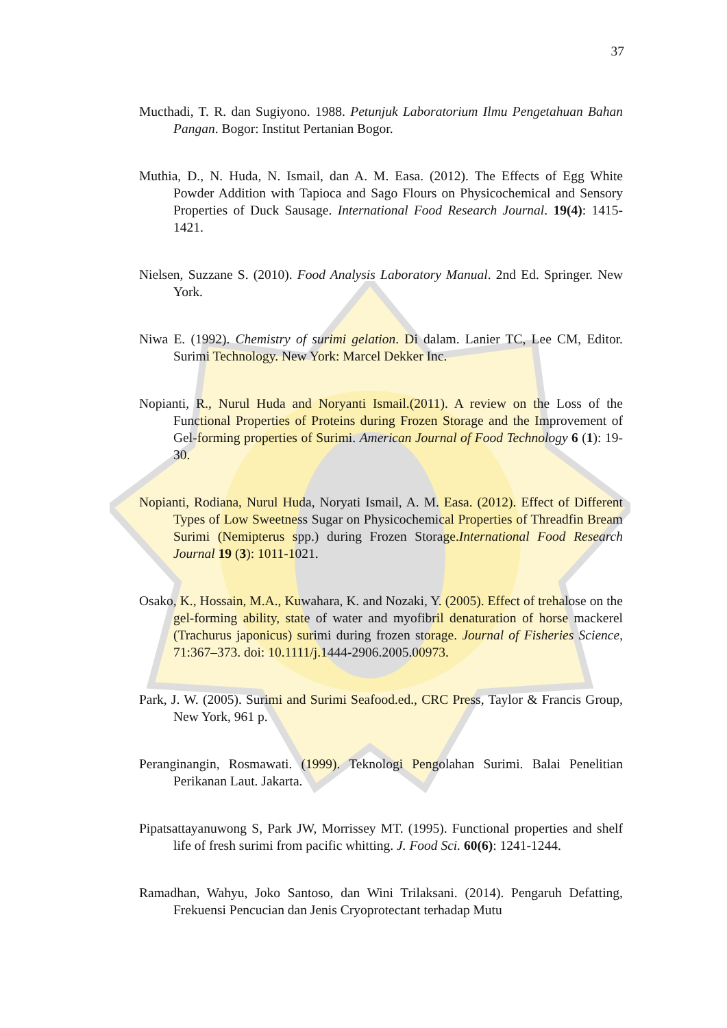37
Mucthadi, T. R. dan Sugiyono. 1988. Petunjuk Laboratorium Ilmu Pengetahuan Bahan Pangan. Bogor: Institut Pertanian Bogor.
Muthia, D., N. Huda, N. Ismail, dan A. M. Easa. (2012). The Effects of Egg White Powder Addition with Tapioca and Sago Flours on Physicochemical and Sensory Properties of Duck Sausage. International Food Research Journal. 19(4): 1415-1421.
Nielsen, Suzzane S. (2010). Food Analysis Laboratory Manual. 2nd Ed. Springer. New York.
Niwa E. (1992). Chemistry of surimi gelation. Di dalam. Lanier TC, Lee CM, Editor. Surimi Technology. New York: Marcel Dekker Inc.
Nopianti, R., Nurul Huda and Noryanti Ismail.(2011). A review on the Loss of the Functional Properties of Proteins during Frozen Storage and the Improvement of Gel-forming properties of Surimi. American Journal of Food Technology 6 (1): 19-30.
Nopianti, Rodiana, Nurul Huda, Noryati Ismail, A. M. Easa. (2012). Effect of Different Types of Low Sweetness Sugar on Physicochemical Properties of Threadfin Bream Surimi (Nemipterus spp.) during Frozen Storage.International Food Research Journal 19 (3): 1011-1021.
Osako, K., Hossain, M.A., Kuwahara, K. and Nozaki, Y. (2005). Effect of trehalose on the gel-forming ability, state of water and myofibril denaturation of horse mackerel (Trachurus japonicus) surimi during frozen storage. Journal of Fisheries Science, 71:367–373. doi: 10.1111/j.1444-2906.2005.00973.
Park, J. W. (2005). Surimi and Surimi Seafood.ed., CRC Press, Taylor & Francis Group, New York, 961 p.
Peranginangin, Rosmawati. (1999). Teknologi Pengolahan Surimi. Balai Penelitian Perikanan Laut. Jakarta.
Pipatsattayanuwong S, Park JW, Morrissey MT. (1995). Functional properties and shelf life of fresh surimi from pacific whitting. J. Food Sci. 60(6): 1241-1244.
Ramadhan, Wahyu, Joko Santoso, dan Wini Trilaksani. (2014). Pengaruh Defatting, Frekuensi Pencucian dan Jenis Cryoprotectant terhadap Mutu